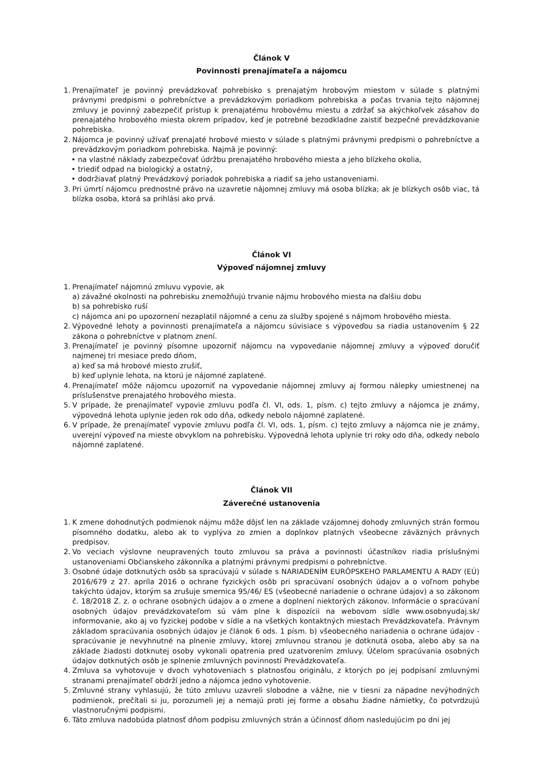Článok V
Povinnosti prenajímateľa a nájomcu
1.
Prenajímateľ je povinný prevádzkovať pohrebisko s prenajatým hrobovým miestom v súlade s platnými právnymi predpismi o pohrebníctve a prevádzkovým poriadkom pohrebiska a počas trvania tejto nájomnej zmluvy je povinný zabezpečiť prístup k prenajatému hrobovému miestu a zdržať sa akýchkoľvek zásahov do prenajatého hrobového miesta okrem prípadov, keď je potrebné bezodkladne zaistiť bezpečné prevádzkovanie pohrebiska.
2.
Nájomca je povinný užívať prenajaté hrobové miesto v súlade s platnými právnymi predpismi o pohrebníctve a prevádzkovým poriadkom pohrebiska. Najmä je povinný:
• na vlastné náklady zabezpečovať údržbu prenajatého hrobového miesta a jeho blízkeho okolia,
• triediť odpad na biologický a ostatný,
• dodržiavať platný Prevádzkový poriadok pohrebiska a riadiť sa jeho ustanoveniami.
3.
Pri úmrtí nájomcu prednostné právo na uzavretie nájomnej zmluvy má osoba blízka; ak je blízkych osôb viac, tá blízka osoba, ktorá sa prihlási ako prvá.
Článok VI
Výpoveď nájomnej zmluvy
1.
Prenajímateľ nájomnú zmluvu vypovie, ak
a) závažné okolnosti na pohrebisku znemožňujú trvanie nájmu hrobového miesta na ďalšiu dobu
b) sa pohrebisko ruší
c) nájomca ani po upozornení nezaplatil nájomné a cenu za služby spojené s nájmom hrobového miesta.
2.
Výpovedné lehoty a povinnosti prenajímateľa a nájomcu súvisiace s výpoveďou sa riadia ustanovením § 22 zákona o pohrebníctve v platnom znení.
3.
Prenajímateľ je povinný písomne upozorniť nájomcu na vypovedanie nájomnej zmluvy a výpoveď doručiť najmenej tri mesiace predo dňom,
a) keď sa má hrobové miesto zrušiť,
b) keď uplynie lehota, na ktorú je nájomné zaplatené.
4.
Prenajímateľ môže nájomcu upozorniť na vypovedanie nájomnej zmluvy aj formou nálepky umiestnenej na príslušenstve prenajatého hrobového miesta.
5.
V prípade, že prenajímateľ vypovie zmluvu podľa čl. VI, ods. 1, písm. c) tejto zmluvy a nájomca je známy, výpovedná lehota uplynie jeden rok odo dňa, odkedy nebolo nájomné zaplatené.
6.
V prípade, že prenajímateľ vypovie zmluvu podľa čl. VI, ods. 1, písm. c) tejto zmluvy a nájomca nie je známy, uverejní výpoveď na mieste obvyklom na pohrebisku. Výpovedná lehota uplynie tri roky odo dňa, odkedy nebolo nájomné zaplatené.
Článok VII
Záverečné ustanovenia
1.
K zmene dohodnutých podmienok nájmu môže dôjsť len na základe vzájomnej dohody zmluvných strán formou písomného dodatku, alebo ak to vyplýva zo zmien a doplnkov platných všeobecne záväzných právnych predpisov.
2.
Vo veciach výslovne neupravených touto zmluvou sa práva a povinnosti účastníkov riadia príslušnými ustanoveniami Občianskeho zákonníka a platnými právnymi predpismi o pohrebníctve.
3.
Osobné údaje dotknutých osôb sa spracúvajú v súlade s NARIADENÍM EURÓPSKEHO PARLAMENTU A RADY (EÚ) 2016/679 z 27. apríla 2016 o ochrane fyzických osôb pri spracúvaní osobných údajov a o voľnom pohybe takýchto údajov, ktorým sa zrušuje smernica 95/46/ ES (všeobecné nariadenie o ochrane údajov) a so zákonom č. 18/2018 Z. z. o ochrane osobných údajov a o zmene a doplnení niektorých zákonov. Informácie o spracúvaní osobných údajov prevádzkovateľom sú vám plne k dispozícii na webovom sídle www.osobnyudaj.sk/ informovanie, ako aj vo fyzickej podobe v sídle a na všetkých kontaktných miestach Prevádzkovateľa. Právnym základom spracúvania osobných údajov je článok 6 ods. 1 písm. b) všeobecného nariadenia o ochrane údajov - spracúvanie je nevyhnutné na plnenie zmluvy, ktorej zmluvnou stranou je dotknutá osoba, alebo aby sa na základe žiadosti dotknutej osoby vykonali opatrenia pred uzatvorením zmluvy. Účelom spracúvania osobných údajov dotknutých osôb je splnenie zmluvných povinností Prevádzkovateľa.
4.
Zmluva sa vyhotovuje v dvoch vyhotoveniach s platnosťou originálu, z ktorých po jej podpísaní zmluvnými stranami prenajímateľ obdrží jedno a nájomca jedno vyhotovenie.
5.
Zmluvné strany vyhlasujú, že túto zmluvu uzavreli slobodne a vážne, nie v tiesni za nápadne nevýhodných podmienok, prečítali si ju, porozumeli jej a nemajú proti jej forme a obsahu žiadne námietky, čo potvrdzujú vlastnoručnými podpismi.
6.
Táto zmluva nadobúda platnosť dňom podpisu zmluvných strán a účinnosť dňom nasledujúcim po dni jej